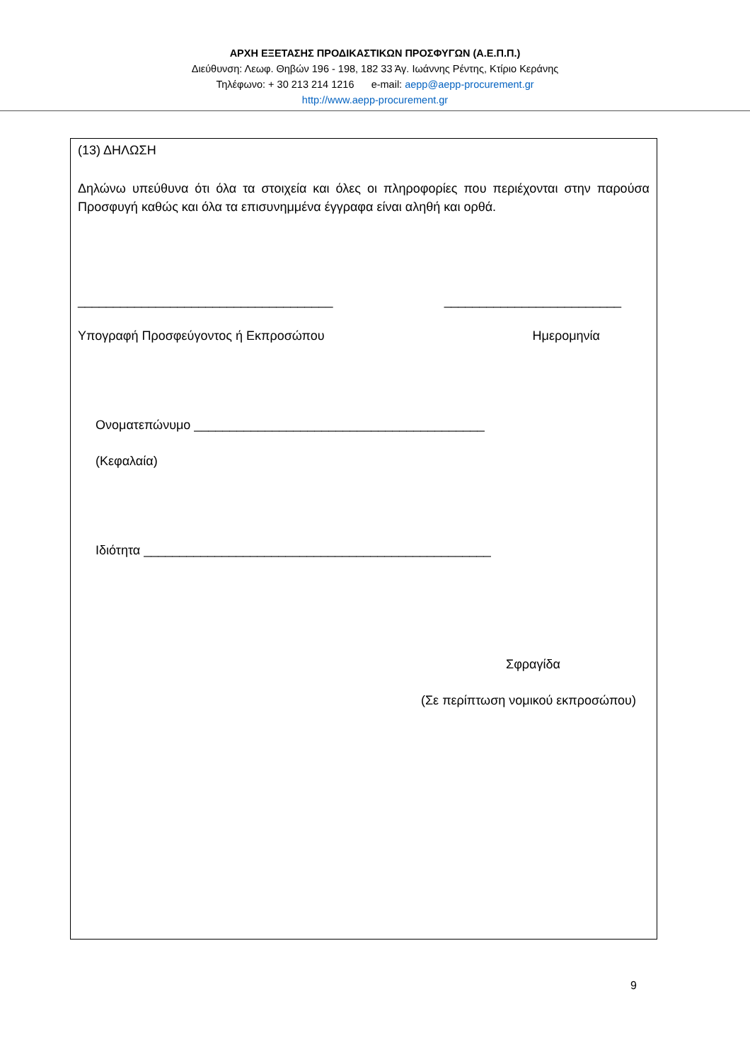ΑΡΧΗ ΕΞΕΤΑΣΗΣ ΠΡΟΔΙΚΑΣΤΙΚΩΝ ΠΡΟΣΦΥΓΩΝ (Α.Ε.Π.Π.)
Διεύθυνση: Λεωφ. Θηβών 196 - 198, 182 33 Άγ. Ιωάννης Ρέντης, Κτίριο Κεράνης
Τηλέφωνο: + 30 213 214 1216 e-mail: aepp@aepp-procurement.gr
http://www.aepp-procurement.gr
(13) ΔΗΛΩΣΗ
Δηλώνω υπεύθυνα ότι όλα τα στοιχεία και όλες οι πληροφορίες που περιέχονται στην παρούσα Προσφυγή καθώς και όλα τα επισυνημμένα έγγραφα είναι αληθή και ορθά.
____________________________________ _________________________
Υπογραφή Προσφεύγοντος ή Εκπροσώπου Ημερομηνία
Ονοματεπώνυμο _________________________________________
(Κεφαλαία)
Ιδιότητα _________________________________________________
Σφραγίδα
(Σε περίπτωση νομικού εκπροσώπου)
9